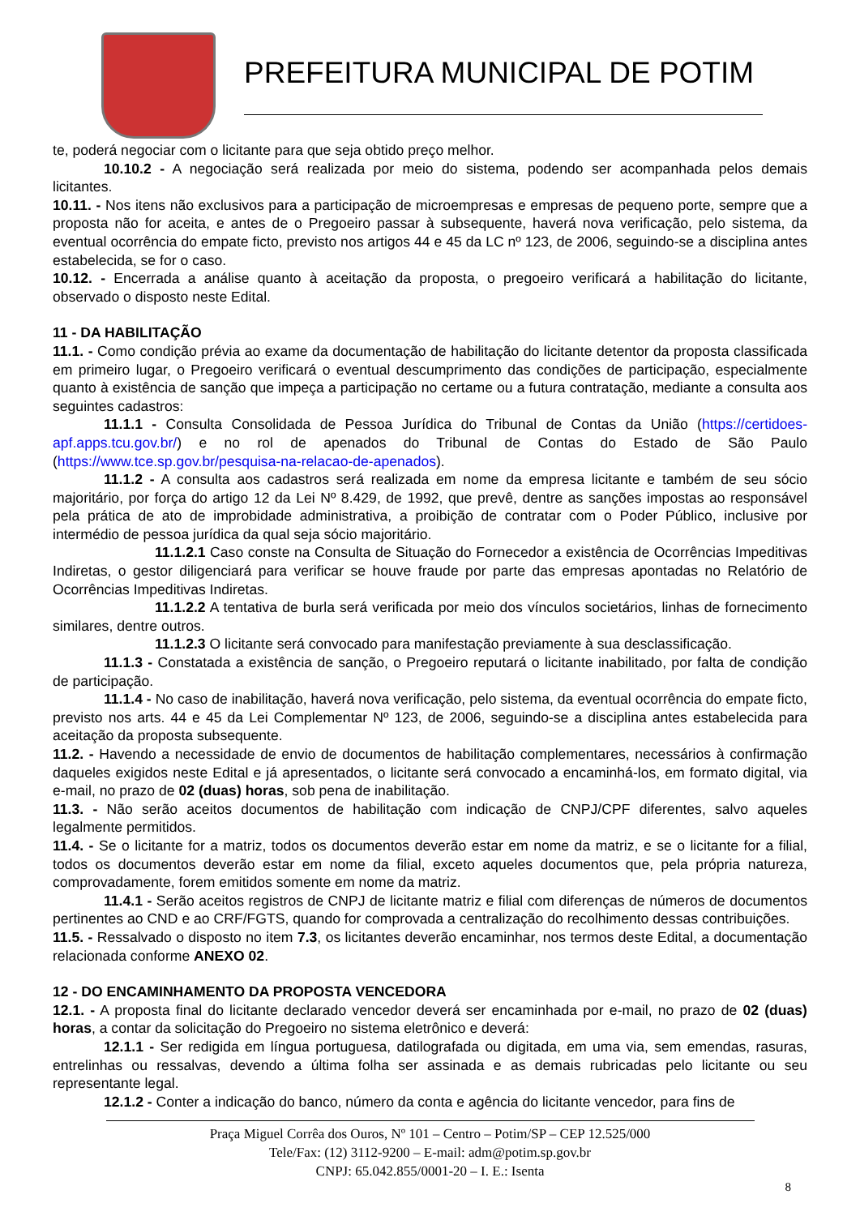PREFEITURA MUNICIPAL DE POTIM
te, poderá negociar com o licitante para que seja obtido preço melhor.
10.10.2 - A negociação será realizada por meio do sistema, podendo ser acompanhada pelos demais licitantes.
10.11. - Nos itens não exclusivos para a participação de microempresas e empresas de pequeno porte, sempre que a proposta não for aceita, e antes de o Pregoeiro passar à subsequente, haverá nova verificação, pelo sistema, da eventual ocorrência do empate ficto, previsto nos artigos 44 e 45 da LC nº 123, de 2006, seguindo-se a disciplina antes estabelecida, se for o caso.
10.12. - Encerrada a análise quanto à aceitação da proposta, o pregoeiro verificará a habilitação do licitante, observado o disposto neste Edital.
11 - DA HABILITAÇÃO
11.1. - Como condição prévia ao exame da documentação de habilitação do licitante detentor da proposta classificada em primeiro lugar, o Pregoeiro verificará o eventual descumprimento das condições de participação, especialmente quanto à existência de sanção que impeça a participação no certame ou a futura contratação, mediante a consulta aos seguintes cadastros:
11.1.1 - Consulta Consolidada de Pessoa Jurídica do Tribunal de Contas da União (https://certidoes-apf.apps.tcu.gov.br/) e no rol de apenados do Tribunal de Contas do Estado de São Paulo (https://www.tce.sp.gov.br/pesquisa-na-relacao-de-apenados).
11.1.2 - A consulta aos cadastros será realizada em nome da empresa licitante e também de seu sócio majoritário, por força do artigo 12 da Lei Nº 8.429, de 1992, que prevê, dentre as sanções impostas ao responsável pela prática de ato de improbidade administrativa, a proibição de contratar com o Poder Público, inclusive por intermédio de pessoa jurídica da qual seja sócio majoritário.
11.1.2.1 Caso conste na Consulta de Situação do Fornecedor a existência de Ocorrências Impeditivas Indiretas, o gestor diligenciará para verificar se houve fraude por parte das empresas apontadas no Relatório de Ocorrências Impeditivas Indiretas.
11.1.2.2 A tentativa de burla será verificada por meio dos vínculos societários, linhas de fornecimento similares, dentre outros.
11.1.2.3 O licitante será convocado para manifestação previamente à sua desclassificação.
11.1.3 - Constatada a existência de sanção, o Pregoeiro reputará o licitante inabilitado, por falta de condição de participação.
11.1.4 - No caso de inabilitação, haverá nova verificação, pelo sistema, da eventual ocorrência do empate ficto, previsto nos arts. 44 e 45 da Lei Complementar Nº 123, de 2006, seguindo-se a disciplina antes estabelecida para aceitação da proposta subsequente.
11.2. - Havendo a necessidade de envio de documentos de habilitação complementares, necessários à confirmação daqueles exigidos neste Edital e já apresentados, o licitante será convocado a encaminhá-los, em formato digital, via e-mail, no prazo de 02 (duas) horas, sob pena de inabilitação.
11.3. - Não serão aceitos documentos de habilitação com indicação de CNPJ/CPF diferentes, salvo aqueles legalmente permitidos.
11.4. - Se o licitante for a matriz, todos os documentos deverão estar em nome da matriz, e se o licitante for a filial, todos os documentos deverão estar em nome da filial, exceto aqueles documentos que, pela própria natureza, comprovadamente, forem emitidos somente em nome da matriz.
11.4.1 - Serão aceitos registros de CNPJ de licitante matriz e filial com diferenças de números de documentos pertinentes ao CND e ao CRF/FGTS, quando for comprovada a centralização do recolhimento dessas contribuições.
11.5. - Ressalvado o disposto no item 7.3, os licitantes deverão encaminhar, nos termos deste Edital, a documentação relacionada conforme ANEXO 02.
12 - DO ENCAMINHAMENTO DA PROPOSTA VENCEDORA
12.1. - A proposta final do licitante declarado vencedor deverá ser encaminhada por e-mail, no prazo de 02 (duas) horas, a contar da solicitação do Pregoeiro no sistema eletrônico e deverá:
12.1.1 - Ser redigida em língua portuguesa, datilografada ou digitada, em uma via, sem emendas, rasuras, entrelinhas ou ressalvas, devendo a última folha ser assinada e as demais rubricadas pelo licitante ou seu representante legal.
12.1.2 - Conter a indicação do banco, número da conta e agência do licitante vencedor, para fins de
Praça Miguel Corrêa dos Ouros, Nº 101 – Centro – Potim/SP – CEP 12.525/000
Tele/Fax: (12) 3112-9200 – E-mail: adm@potim.sp.gov.br
CNPJ: 65.042.855/0001-20 – I. E.: Isenta
8